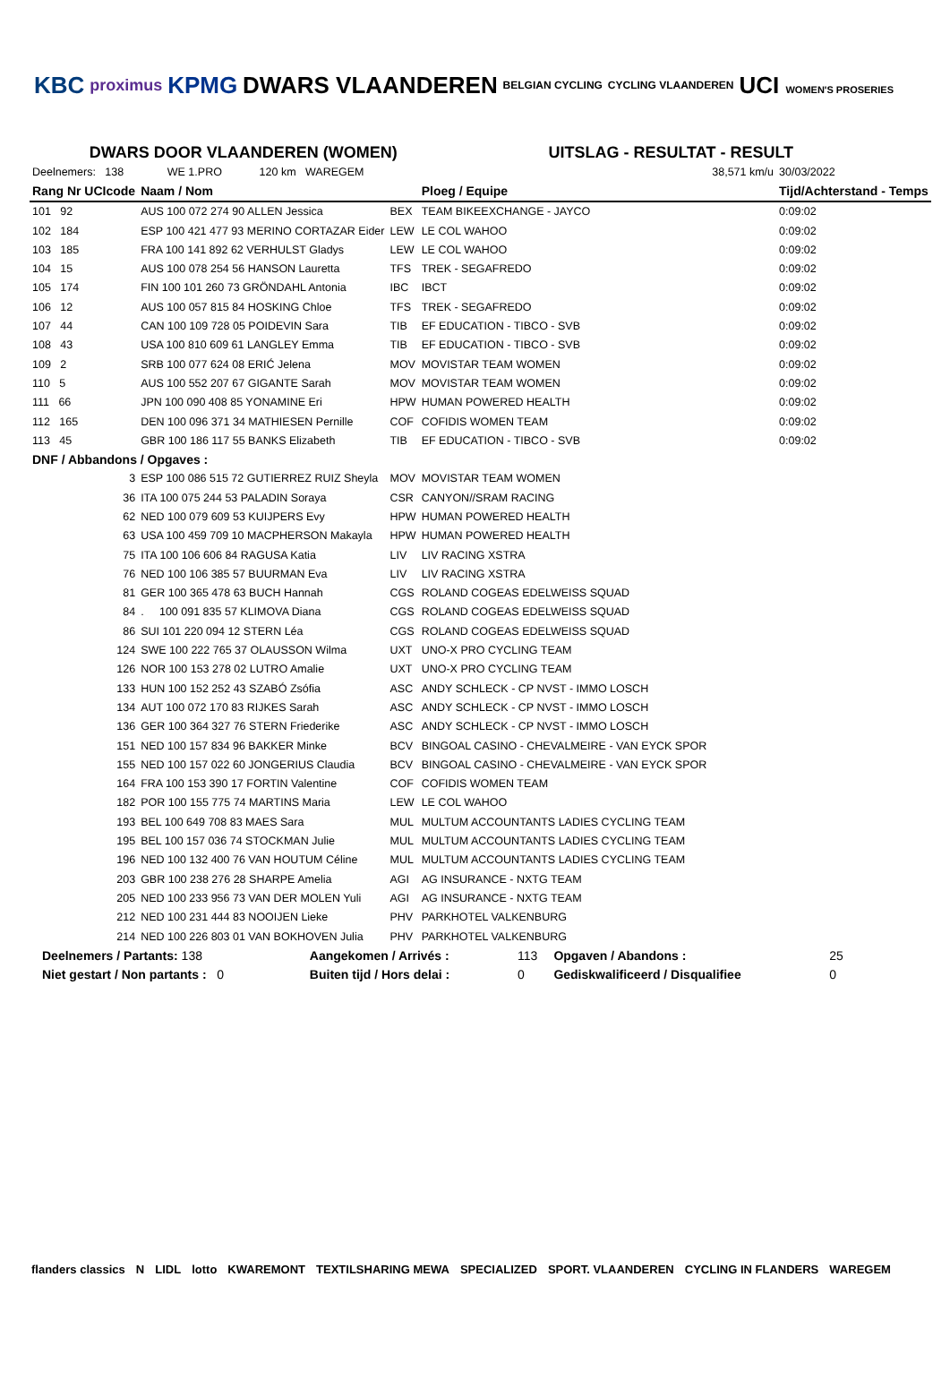KBC proximus KPMG DWARS VLAANDEREN BELGIAN CYCLING CYCLING VLAANDEREN UCI WOMEN'S PROSERIES
DWARS DOOR VLAANDEREN (WOMEN) UITSLAG - RESULTAT - RESULT
| Deelnemers: 138 WE 1.PRO 120 km WAREGEM | | | | 38,571 km/u | 30/03/2022 |
| Rang Nr UCIcode | Naam / Nom | | Ploeg / Equipe | | Tijd/Achterstand - Temps |
| 101 92 | AUS 100 072 274 90 ALLEN Jessica | BEX | TEAM BIKEEXCHANGE - JAYCO | | 0:09:02 |
| 102 184 | ESP 100 421 477 93 MERINO CORTAZAR Eider | LEW | LE COL WAHOO | | 0:09:02 |
| 103 185 | FRA 100 141 892 62 VERHULST Gladys | LEW | LE COL WAHOO | | 0:09:02 |
| 104 15 | AUS 100 078 254 56 HANSON Lauretta | TFS | TREK - SEGAFREDO | | 0:09:02 |
| 105 174 | FIN 100 101 260 73 GRÖNDAHL Antonia | IBC | IBCT | | 0:09:02 |
| 106 12 | AUS 100 057 815 84 HOSKING Chloe | TFS | TREK - SEGAFREDO | | 0:09:02 |
| 107 44 | CAN 100 109 728 05 POIDEVIN Sara | TIB | EF EDUCATION - TIBCO - SVB | | 0:09:02 |
| 108 43 | USA 100 810 609 61 LANGLEY Emma | TIB | EF EDUCATION - TIBCO - SVB | | 0:09:02 |
| 109 2 | SRB 100 077 624 08 ERIĆ Jelena | MOV | MOVISTAR TEAM WOMEN | | 0:09:02 |
| 110 5 | AUS 100 552 207 67 GIGANTE Sarah | MOV | MOVISTAR TEAM WOMEN | | 0:09:02 |
| 111 66 | JPN 100 090 408 85 YONAMINE Eri | HPW | HUMAN POWERED HEALTH | | 0:09:02 |
| 112 165 | DEN 100 096 371 34 MATHIESEN Pernille | COF | COFIDIS WOMEN TEAM | | 0:09:02 |
| 113 45 | GBR 100 186 117 55 BANKS Elizabeth | TIB | EF EDUCATION - TIBCO - SVB | | 0:09:02 |
| DNF / Abbandons / Opgaves : | | | | | |
| 3 | ESP 100 086 515 72 GUTIERREZ RUIZ Sheyla | MOV | MOVISTAR TEAM WOMEN | | |
| 36 | ITA 100 075 244 53 PALADIN Soraya | CSR | CANYON//SRAM RACING | | |
| 62 | NED 100 079 609 53 KUIJPERS Evy | HPW | HUMAN POWERED HEALTH | | |
| 63 | USA 100 459 709 10 MACPHERSON Makayla | HPW | HUMAN POWERED HEALTH | | |
| 75 | ITA 100 106 606 84 RAGUSA Katia | LIV | LIV RACING XSTRA | | |
| 76 | NED 100 106 385 57 BUURMAN Eva | LIV | LIV RACING XSTRA | | |
| 81 | GER 100 365 478 63 BUCH Hannah | CGS | ROLAND COGEAS EDELWEISS SQUAD | | |
| 84 | . 100 091 835 57 KLIMOVA Diana | CGS | ROLAND COGEAS EDELWEISS SQUAD | | |
| 86 | SUI 101 220 094 12 STERN Léa | CGS | ROLAND COGEAS EDELWEISS SQUAD | | |
| 124 | SWE 100 222 765 37 OLAUSSON Wilma | UXT | UNO-X PRO CYCLING TEAM | | |
| 126 | NOR 100 153 278 02 LUTRO Amalie | UXT | UNO-X PRO CYCLING TEAM | | |
| 133 | HUN 100 152 252 43 SZABÓ Zsófia | ASC | ANDY SCHLECK - CP NVST - IMMO LOSCH | | |
| 134 | AUT 100 072 170 83 RIJKES Sarah | ASC | ANDY SCHLECK - CP NVST - IMMO LOSCH | | |
| 136 | GER 100 364 327 76 STERN Friederike | ASC | ANDY SCHLECK - CP NVST - IMMO LOSCH | | |
| 151 | NED 100 157 834 96 BAKKER Minke | BCV | BINGOAL CASINO - CHEVALMEIRE - VAN EYCK SPOR | | |
| 155 | NED 100 157 022 60 JONGERIUS Claudia | BCV | BINGOAL CASINO - CHEVALMEIRE - VAN EYCK SPOR | | |
| 164 | FRA 100 153 390 17 FORTIN Valentine | COF | COFIDIS WOMEN TEAM | | |
| 182 | POR 100 155 775 74 MARTINS Maria | LEW | LE COL WAHOO | | |
| 193 | BEL 100 649 708 83 MAES Sara | MUL | MULTUM ACCOUNTANTS LADIES CYCLING TEAM | | |
| 195 | BEL 100 157 036 74 STOCKMAN Julie | MUL | MULTUM ACCOUNTANTS LADIES CYCLING TEAM | | |
| 196 | NED 100 132 400 76 VAN HOUTUM Céline | MUL | MULTUM ACCOUNTANTS LADIES CYCLING TEAM | | |
| 203 | GBR 100 238 276 28 SHARPE Amelia | AGI | AG INSURANCE - NXTG TEAM | | |
| 205 | NED 100 233 956 73 VAN DER MOLEN Yuli | AGI | AG INSURANCE - NXTG TEAM | | |
| 212 | NED 100 231 444 83 NOOIJEN Lieke | PHV | PARKHOTEL VALKENBURG | | |
| 214 | NED 100 226 803 01 VAN BOKHOVEN Julia | PHV | PARKHOTEL VALKENBURG | | |
| Deelnemers / Partants: 138 | Aangekomen / Arrivés : | 113 | Opgaven / Abandons : | 25 |
| Niet gestart / Non partants : 0 | Buiten tijd / Hors delai : | 0 | Gediskwalificeerd / Disqualifiee | 0 |
flanders classics N LIDL lotto KWAREMONT TEXTILSHARING MEWA SPECIALIZED SPORT. VLAANDEREN CYCLING IN FLANDERS WAREGEM